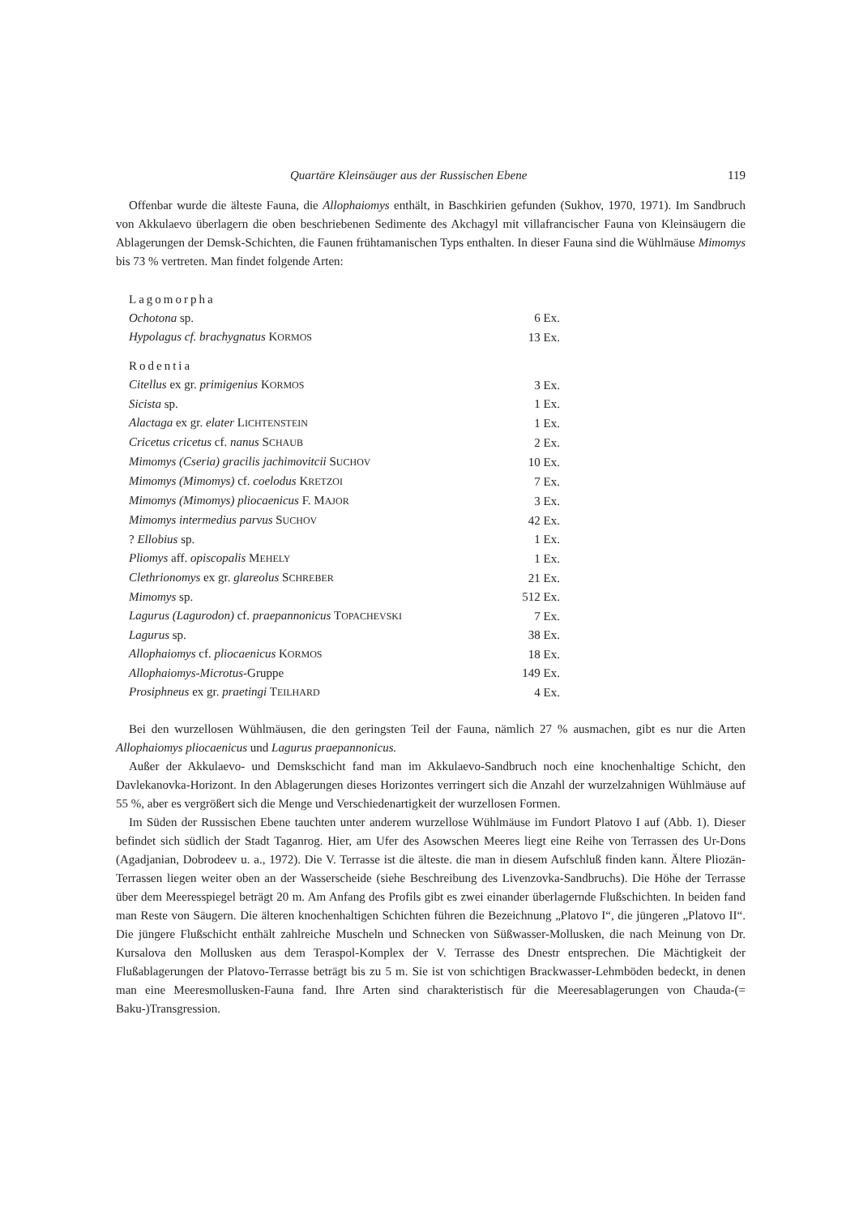Quartäre Kleinsäuger aus der Russischen Ebene 119
Offenbar wurde die älteste Fauna, die Allophaiomys enthält, in Baschkirien gefunden (Sukhov, 1970, 1971). Im Sandbruch von Akkulaevo überlagern die oben beschriebenen Sedimente des Akchagyl mit villafrancischer Fauna von Kleinsäugern die Ablagerungen der Demsk-Schichten, die Faunen frühtamanischen Typs enthalten. In dieser Fauna sind die Wühlmäuse Mimomys bis 73 % vertreten. Man findet folgende Arten:
| Lagomorpha | |
| Ochotona sp. | 6 Ex. |
| Hypolagus cf. brachygnatus K ORMOS | 13 Ex. |
| Rodentia | |
| Citellus ex gr. primigenius K ORMOS | 3 Ex. |
| Sicista sp. | 1 Ex. |
| Alactaga ex gr. elater L ICHTENSTEIN | 1 Ex. |
| Cricetus cricetus cf. nanus S CHAUB | 2 Ex. |
| Mimomys (Cseria) gracilis jachimovitcii S UCHOV | 10 Ex. |
| Mimomys (Mimomys) cf. coelodus K RETZOI | 7 Ex. |
| Mimomys (Mimomys) pliocaenicus F. M AJOR | 3 Ex. |
| Mimomys intermedius parvus S UCHOV | 42 Ex. |
| ? Ellobius sp. | 1 Ex. |
| Pliomys aff. opiscopalis M EHELY | 1 Ex. |
| Clethrionomys ex gr. glareolus S CHREBER | 21 Ex. |
| Mimomys sp. | 512 Ex. |
| Lagurus (Lagurodon) cf. praepannonicus T OPACHEVSKI | 7 Ex. |
| Lagurus sp. | 38 Ex. |
| Allophaiomys cf. pliocaenicus K ORMOS | 18 Ex. |
| Allophaiomys-Microtus -Gruppe | 149 Ex. |
| Prosiphneus ex gr. praetingi T EILHARD | 4 Ex. |
Bei den wurzellosen Wühlmäusen, die den geringsten Teil der Fauna, nämlich 27 % ausmachen, gibt es nur die Arten Allophaiomys pliocaenicus und Lagurus praepannonicus.
Außer der Akkulaevo- und Demskschicht fand man im Akkulaevo-Sandbruch noch eine knochenhaltige Schicht, den Davlekanovka-Horizont. In den Ablagerungen dieses Horizontes verringert sich die Anzahl der wurzelzahnigen Wühlmäuse auf 55 %, aber es vergrößert sich die Menge und Verschiedenartigkeit der wurzellosen Formen.
Im Süden der Russischen Ebene tauchten unter anderem wurzellose Wühlmäuse im Fundort Platovo I auf (Abb. 1). Dieser befindet sich südlich der Stadt Taganrog. Hier, am Ufer des Asowschen Meeres liegt eine Reihe von Terrassen des Ur-Dons (Agadjanian, Dobrodeev u. a., 1972). Die V. Terrasse ist die älteste. die man in diesem Aufschluß finden kann. Ältere Pliozän-Terrassen liegen weiter oben an der Wasserscheide (siehe Beschreibung des Livenzovka-Sandbruchs). Die Höhe der Terrasse über dem Meeresspiegel beträgt 20 m. Am Anfang des Profils gibt es zwei einander überlagernde Flußschichten. In beiden fand man Reste von Säugern. Die älteren knochenhaltigen Schichten führen die Bezeichnung „Platovo I“, die jüngeren „Platovo II“. Die jüngere Flußschicht enthält zahlreiche Muscheln und Schnecken von Süßwasser-Mollusken, die nach Meinung von Dr. Kursalova den Mollusken aus dem Teraspol-Komplex der V. Terrasse des Dnestr entsprechen. Die Mächtigkeit der Flußablagerungen der Platovo-Terrasse beträgt bis zu 5 m. Sie ist von schichtigen Brackwasser-Lehmböden bedeckt, in denen man eine Meeresmollusken-Fauna fand. Ihre Arten sind charakteristisch für die Meeresablagerungen von Chauda-(= Baku-)Transgression.